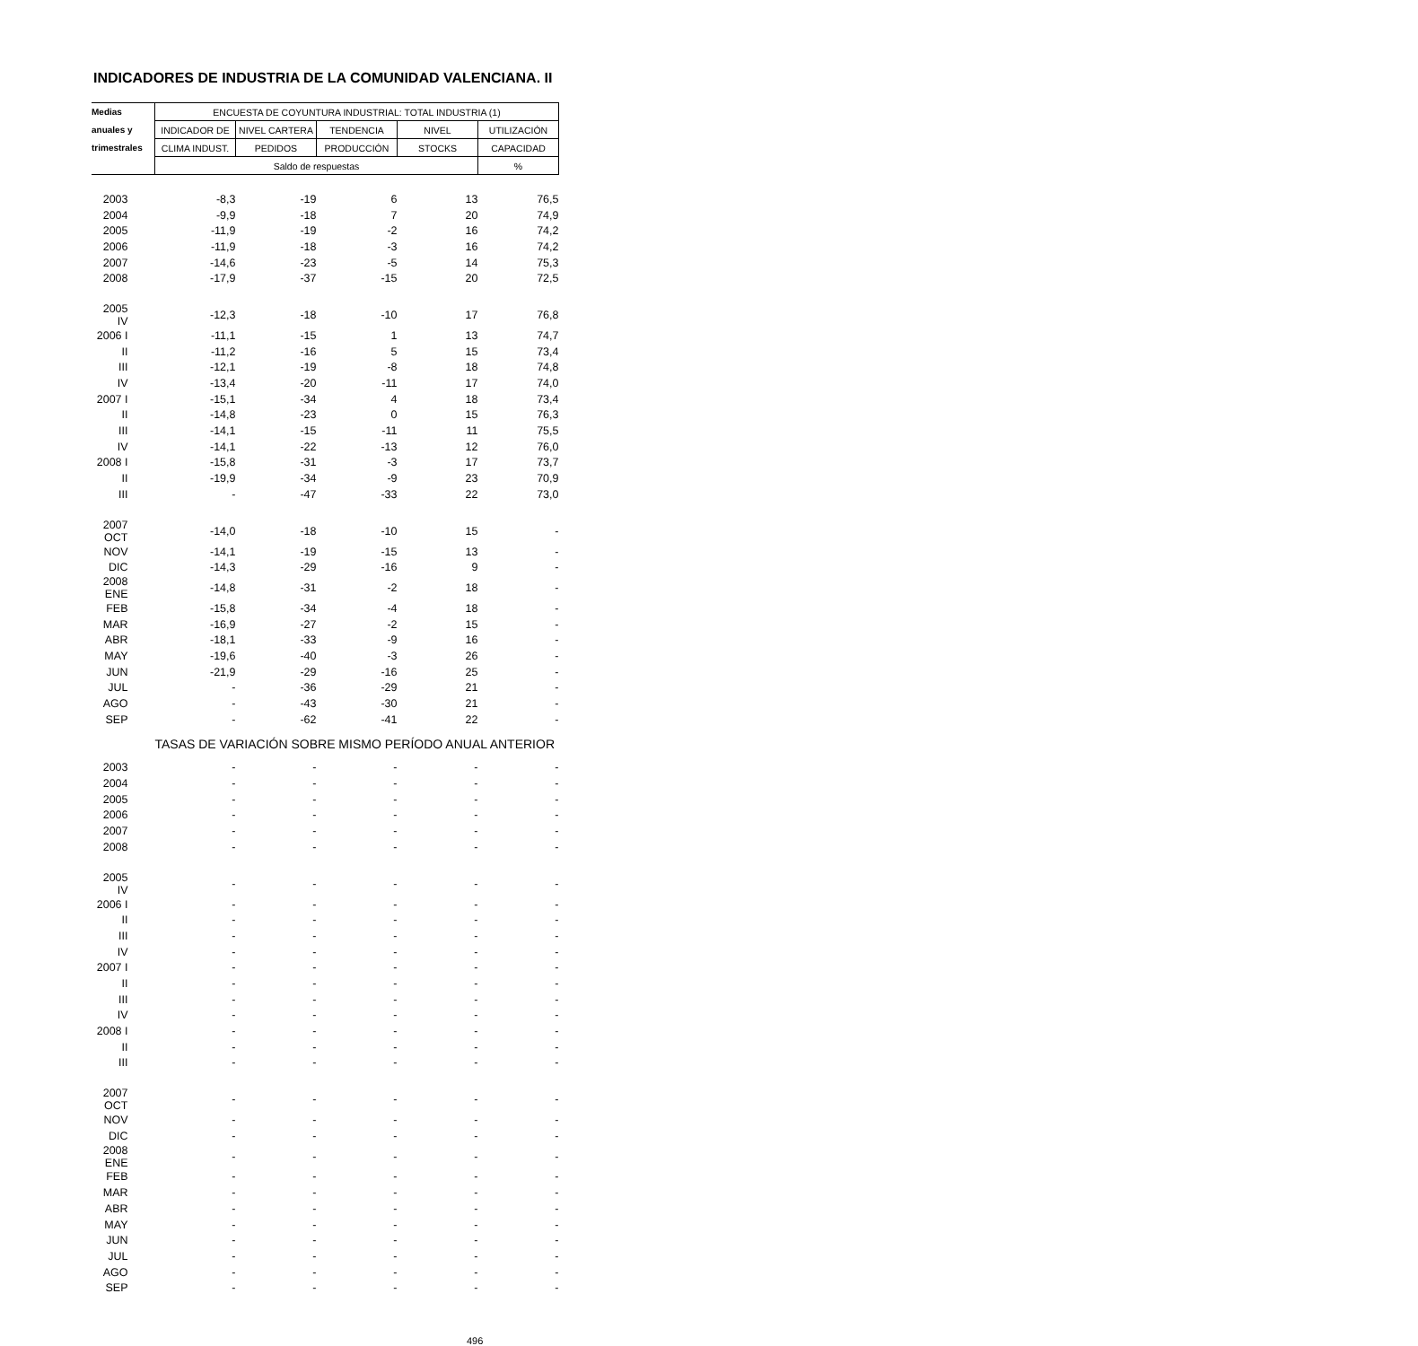INDICADORES DE INDUSTRIA DE LA COMUNIDAD VALENCIANA. II
| Medias | ENCUESTA DE COYUNTURA INDUSTRIAL: TOTAL INDUSTRIA (1) | | | | |
| --- | --- | --- | --- | --- | --- |
| anuales y | INDICADOR DE | NIVEL CARTERA | TENDENCIA | NIVEL | UTILIZACIÓN |
| trimestrales | CLIMA INDUST. | PEDIDOS | PRODUCCIÓN | STOCKS | CAPACIDAD |
| | Saldo de respuestas | | | | % |
| 2003 | -8,3 | -19 | 6 | 13 | 76,5 |
| 2004 | -9,9 | -18 | 7 | 20 | 74,9 |
| 2005 | -11,9 | -19 | -2 | 16 | 74,2 |
| 2006 | -11,9 | -18 | -3 | 16 | 74,2 |
| 2007 | -14,6 | -23 | -5 | 14 | 75,3 |
| 2008 | -17,9 | -37 | -15 | 20 | 72,5 |
| 2005 IV | -12,3 | -18 | -10 | 17 | 76,8 |
| 2006 I | -11,1 | -15 | 1 | 13 | 74,7 |
| II | -11,2 | -16 | 5 | 15 | 73,4 |
| III | -12,1 | -19 | -8 | 18 | 74,8 |
| IV | -13,4 | -20 | -11 | 17 | 74,0 |
| 2007 I | -15,1 | -34 | 4 | 18 | 73,4 |
| II | -14,8 | -23 | 0 | 15 | 76,3 |
| III | -14,1 | -15 | -11 | 11 | 75,5 |
| IV | -14,1 | -22 | -13 | 12 | 76,0 |
| 2008 I | -15,8 | -31 | -3 | 17 | 73,7 |
| II | -19,9 | -34 | -9 | 23 | 70,9 |
| III | - | -47 | -33 | 22 | 73,0 |
| 2007 OCT | -14,0 | -18 | -10 | 15 | - |
| NOV | -14,1 | -19 | -15 | 13 | - |
| DIC | -14,3 | -29 | -16 | 9 | - |
| 2008 ENE | -14,8 | -31 | -2 | 18 | - |
| FEB | -15,8 | -34 | -4 | 18 | - |
| MAR | -16,9 | -27 | -2 | 15 | - |
| ABR | -18,1 | -33 | -9 | 16 | - |
| MAY | -19,6 | -40 | -3 | 26 | - |
| JUN | -21,9 | -29 | -16 | 25 | - |
| JUL | - | -36 | -29 | 21 | - |
| AGO | - | -43 | -30 | 21 | - |
| SEP | - | -62 | -41 | 22 | - |
| | TASAS DE VARIACIÓN SOBRE MISMO PERÍODO ANUAL ANTERIOR | | | | |
| 2003 | - | - | - | - | - |
| 2004 | - | - | - | - | - |
| 2005 | - | - | - | - | - |
| 2006 | - | - | - | - | - |
| 2007 | - | - | - | - | - |
| 2008 | - | - | - | - | - |
| 2005 IV | - | - | - | - | - |
| 2006 I | - | - | - | - | - |
| II | - | - | - | - | - |
| III | - | - | - | - | - |
| IV | - | - | - | - | - |
| 2007 I | - | - | - | - | - |
| II | - | - | - | - | - |
| III | - | - | - | - | - |
| IV | - | - | - | - | - |
| 2008 I | - | - | - | - | - |
| II | - | - | - | - | - |
| III | - | - | - | - | - |
| 2007 OCT | - | - | - | - | - |
| NOV | - | - | - | - | - |
| DIC | - | - | - | - | - |
| 2008 ENE | - | - | - | - | - |
| FEB | - | - | - | - | - |
| MAR | - | - | - | - | - |
| ABR | - | - | - | - | - |
| MAY | - | - | - | - | - |
| JUN | - | - | - | - | - |
| JUL | - | - | - | - | - |
| AGO | - | - | - | - | - |
| SEP | - | - | - | - | - |
496